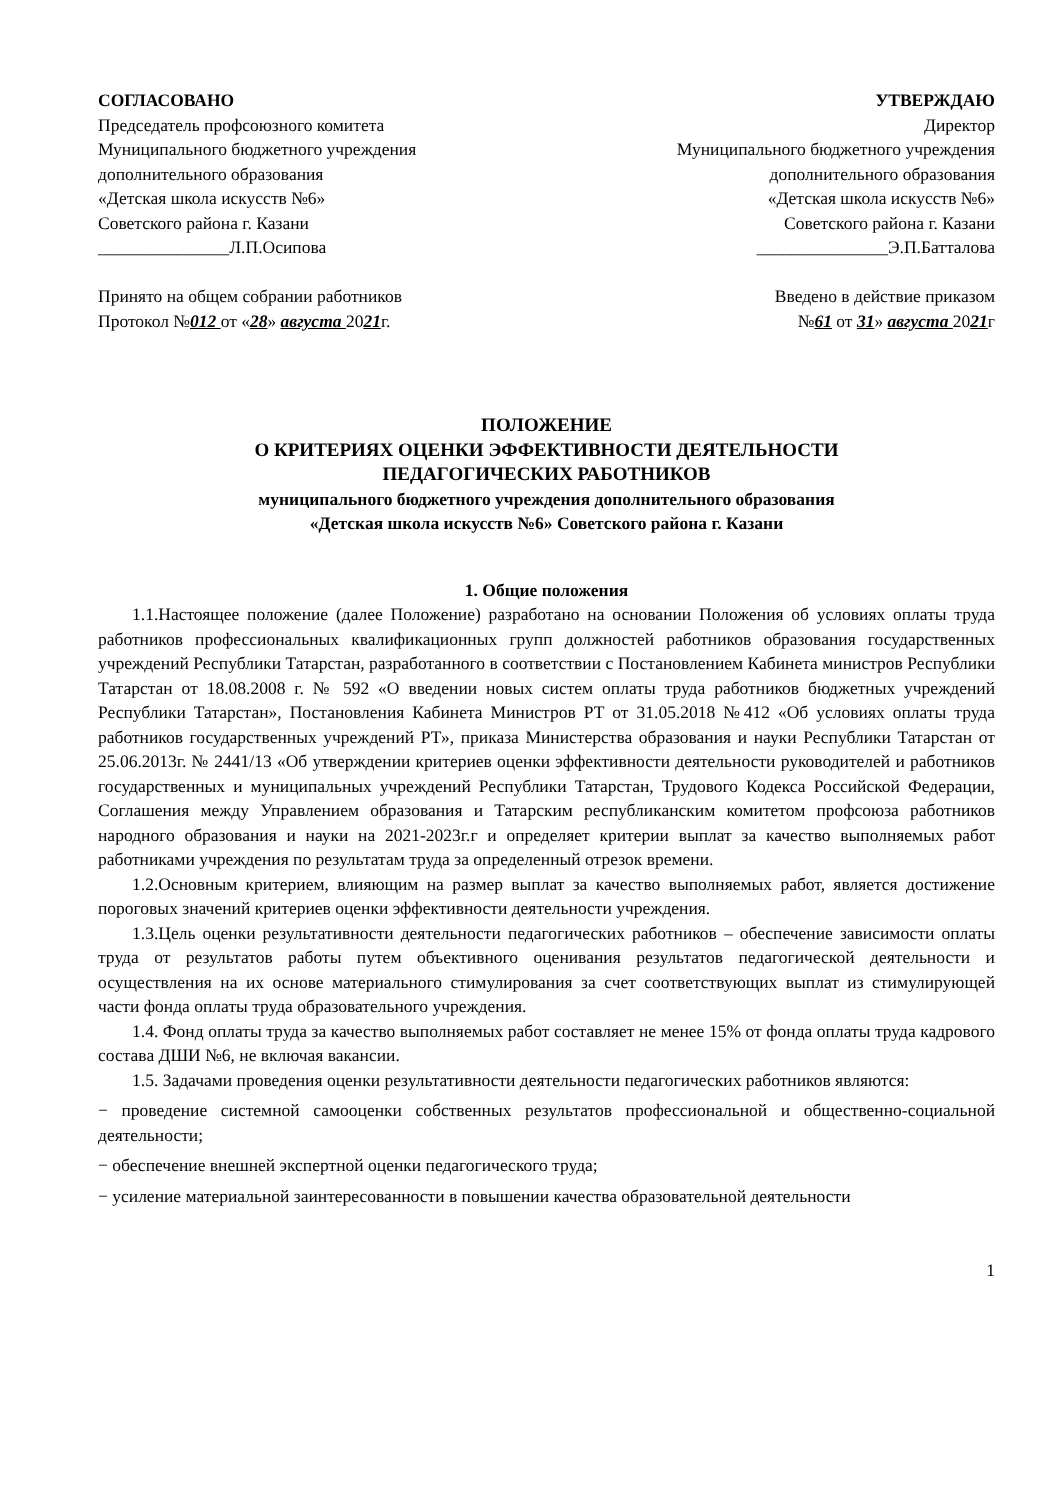СОГЛАСОВАНО
Председатель профсоюзного комитета
Муниципального бюджетного учреждения
дополнительного образования
«Детская школа искусств №6»
Советского района г. Казани
_______________Л.П.Осипова
Принято на общем собрании работников
Протокол №012 от «28» августа 2021г.
УТВЕРЖДАЮ
Директор
Муниципального бюджетного учреждения
дополнительного образования
«Детская школа искусств №6»
Советского района г. Казани
_______________Э.П.Батталова
Введено в действие приказом
№61 от 31» августа 2021г
ПОЛОЖЕНИЕ
О КРИТЕРИЯХ ОЦЕНКИ ЭФФЕКТИВНОСТИ ДЕЯТЕЛЬНОСТИ
ПЕДАГОГИЧЕСКИХ РАБОТНИКОВ
муниципального бюджетного учреждения дополнительного образования
«Детская школа искусств №6» Советского района г. Казани
1. Общие положения
1.1.Настоящее положение (далее Положение) разработано на основании Положения об условиях оплаты труда работников профессиональных квалификационных групп должностей работников образования государственных учреждений Республики Татарстан, разработанного в соответствии с Постановлением Кабинета министров Республики Татарстан от 18.08.2008 г. № 592 «О введении новых систем оплаты труда работников бюджетных учреждений Республики Татарстан», Постановления Кабинета Министров РТ от 31.05.2018 №412 «Об условиях оплаты труда работников государственных учреждений РТ», приказа Министерства образования и науки Республики Татарстан от 25.06.2013г. № 2441/13 «Об утверждении критериев оценки эффективности деятельности руководителей и работников государственных и муниципальных учреждений Республики Татарстан, Трудового Кодекса Российской Федерации, Соглашения между Управлением образования и Татарским республиканским комитетом профсоюза работников народного образования и науки на 2021-2023г.г и определяет критерии выплат за качество выполняемых работ работниками учреждения по результатам труда за определенный отрезок времени.
1.2.Основным критерием, влияющим на размер выплат за качество выполняемых работ, является достижение пороговых значений критериев оценки эффективности деятельности учреждения.
1.3.Цель оценки результативности деятельности педагогических работников – обеспечение зависимости оплаты труда от результатов работы путем объективного оценивания результатов педагогической деятельности и осуществления на их основе материального стимулирования за счет соответствующих выплат из стимулирующей части фонда оплаты труда образовательного учреждения.
1.4. Фонд оплаты труда за качество выполняемых работ составляет не менее 15% от фонда оплаты труда кадрового состава ДШИ №6, не включая вакансии.
1.5. Задачами проведения оценки результативности деятельности педагогических работников являются:
− проведение системной самооценки собственных результатов профессиональной и общественно-социальной деятельности;
− обеспечение внешней экспертной оценки педагогического труда;
− усиление материальной заинтересованности в повышении качества образовательной деятельности
1